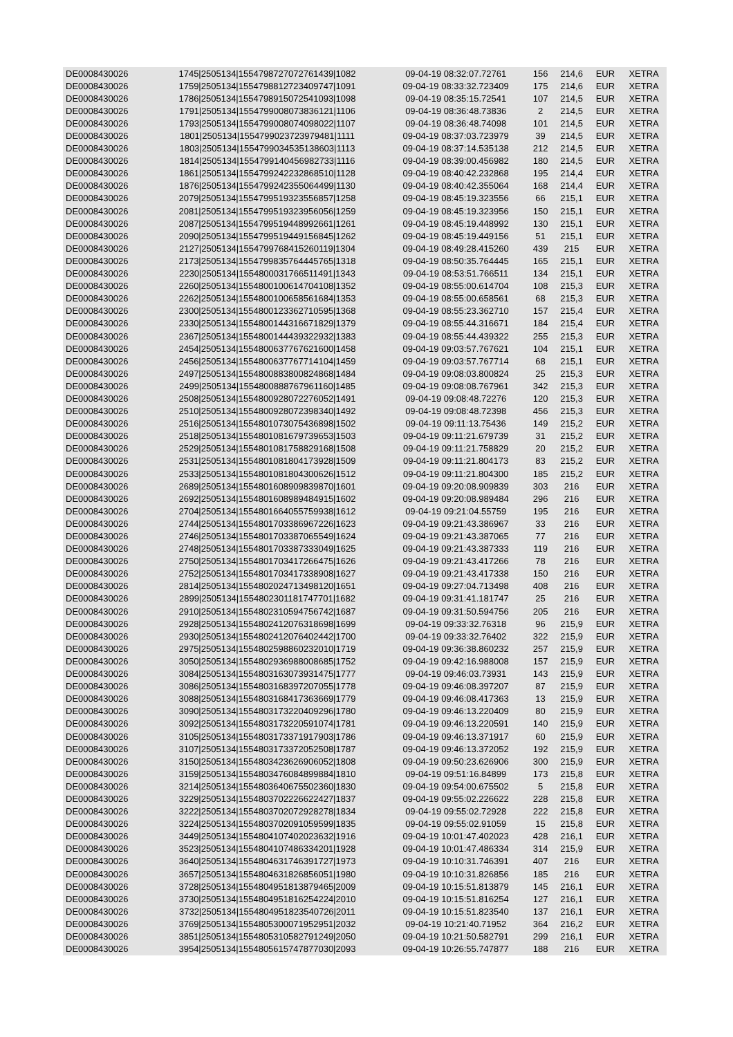| DE0008430026 | 1745/2505134/1554798727072761439/1082 | 09-04-19 08:32:07.72761 | 156 | 214,6 | EUR | XETRA |
| DE0008430026 | 1759/2505134/1554798812723409747/1091 | 09-04-19 08:33:32.723409 | 175 | 214,6 | EUR | XETRA |
| DE0008430026 | 1786/2505134/1554798915072541093/1098 | 09-04-19 08:35:15.72541 | 107 | 214,5 | EUR | XETRA |
| DE0008430026 | 1791/2505134/1554799008073836121/1106 | 09-04-19 08:36:48.73836 | 2 | 214,5 | EUR | XETRA |
| DE0008430026 | 1793/2505134/1554799008074098022/1107 | 09-04-19 08:36:48.74098 | 101 | 214,5 | EUR | XETRA |
| DE0008430026 | 1801/2505134/1554799023723979481/1111 | 09-04-19 08:37:03.723979 | 39 | 214,5 | EUR | XETRA |
| DE0008430026 | 1803/2505134/1554799034535138603/1113 | 09-04-19 08:37:14.535138 | 212 | 214,5 | EUR | XETRA |
| DE0008430026 | 1814/2505134/1554799140456982733/1116 | 09-04-19 08:39:00.456982 | 180 | 214,5 | EUR | XETRA |
| DE0008430026 | 1861/2505134/1554799242232868510/1128 | 09-04-19 08:40:42.232868 | 195 | 214,4 | EUR | XETRA |
| DE0008430026 | 1876/2505134/1554799242355064499/1130 | 09-04-19 08:40:42.355064 | 168 | 214,4 | EUR | XETRA |
| DE0008430026 | 2079/2505134/1554799519323556857/1258 | 09-04-19 08:45:19.323556 | 66 | 215,1 | EUR | XETRA |
| DE0008430026 | 2081/2505134/1554799519323956056/1259 | 09-04-19 08:45:19.323956 | 150 | 215,1 | EUR | XETRA |
| DE0008430026 | 2087/2505134/1554799519448992661/1261 | 09-04-19 08:45:19.448992 | 130 | 215,1 | EUR | XETRA |
| DE0008430026 | 2090/2505134/1554799519449156845/1262 | 09-04-19 08:45:19.449156 | 51 | 215,1 | EUR | XETRA |
| DE0008430026 | 2127/2505134/1554799768415260119/1304 | 09-04-19 08:49:28.415260 | 439 | 215 | EUR | XETRA |
| DE0008430026 | 2173/2505134/1554799835764445765/1318 | 09-04-19 08:50:35.764445 | 165 | 215,1 | EUR | XETRA |
| DE0008430026 | 2230/2505134/1554800031766511491/1343 | 09-04-19 08:53:51.766511 | 134 | 215,1 | EUR | XETRA |
| DE0008430026 | 2260/2505134/1554800100614704108/1352 | 09-04-19 08:55:00.614704 | 108 | 215,3 | EUR | XETRA |
| DE0008430026 | 2262/2505134/1554800100658561684/1353 | 09-04-19 08:55:00.658561 | 68 | 215,3 | EUR | XETRA |
| DE0008430026 | 2300/2505134/1554800123362710595/1368 | 09-04-19 08:55:23.362710 | 157 | 215,4 | EUR | XETRA |
| DE0008430026 | 2330/2505134/1554800144316671829/1379 | 09-04-19 08:55:44.316671 | 184 | 215,4 | EUR | XETRA |
| DE0008430026 | 2367/2505134/1554800144439322932/1383 | 09-04-19 08:55:44.439322 | 255 | 215,3 | EUR | XETRA |
| DE0008430026 | 2454/2505134/1554800637767621600/1458 | 09-04-19 09:03:57.767621 | 104 | 215,1 | EUR | XETRA |
| DE0008430026 | 2456/2505134/1554800637767714104/1459 | 09-04-19 09:03:57.767714 | 68 | 215,1 | EUR | XETRA |
| DE0008430026 | 2497/2505134/1554800883800824868/1484 | 09-04-19 09:08:03.800824 | 25 | 215,3 | EUR | XETRA |
| DE0008430026 | 2499/2505134/1554800888767961160/1485 | 09-04-19 09:08:08.767961 | 342 | 215,3 | EUR | XETRA |
| DE0008430026 | 2508/2505134/1554800928072276052/1491 | 09-04-19 09:08:48.72276 | 120 | 215,3 | EUR | XETRA |
| DE0008430026 | 2510/2505134/1554800928072398340/1492 | 09-04-19 09:08:48.72398 | 456 | 215,3 | EUR | XETRA |
| DE0008430026 | 2516/2505134/1554801073075436898/1502 | 09-04-19 09:11:13.75436 | 149 | 215,2 | EUR | XETRA |
| DE0008430026 | 2518/2505134/1554801081679739653/1503 | 09-04-19 09:11:21.679739 | 31 | 215,2 | EUR | XETRA |
| DE0008430026 | 2529/2505134/1554801081758829168/1508 | 09-04-19 09:11:21.758829 | 20 | 215,2 | EUR | XETRA |
| DE0008430026 | 2531/2505134/1554801081804173928/1509 | 09-04-19 09:11:21.804173 | 83 | 215,2 | EUR | XETRA |
| DE0008430026 | 2533/2505134/1554801081804300626/1512 | 09-04-19 09:11:21.804300 | 185 | 215,2 | EUR | XETRA |
| DE0008430026 | 2689/2505134/1554801608909839870/1601 | 09-04-19 09:20:08.909839 | 303 | 216 | EUR | XETRA |
| DE0008430026 | 2692/2505134/1554801608989484915/1602 | 09-04-19 09:20:08.989484 | 296 | 216 | EUR | XETRA |
| DE0008430026 | 2704/2505134/1554801664055759938/1612 | 09-04-19 09:21:04.55759 | 195 | 216 | EUR | XETRA |
| DE0008430026 | 2744/2505134/1554801703386967226/1623 | 09-04-19 09:21:43.386967 | 33 | 216 | EUR | XETRA |
| DE0008430026 | 2746/2505134/1554801703387065549/1624 | 09-04-19 09:21:43.387065 | 77 | 216 | EUR | XETRA |
| DE0008430026 | 2748/2505134/1554801703387333049/1625 | 09-04-19 09:21:43.387333 | 119 | 216 | EUR | XETRA |
| DE0008430026 | 2750/2505134/1554801703417266475/1626 | 09-04-19 09:21:43.417266 | 78 | 216 | EUR | XETRA |
| DE0008430026 | 2752/2505134/1554801703417338908/1627 | 09-04-19 09:21:43.417338 | 150 | 216 | EUR | XETRA |
| DE0008430026 | 2814/2505134/1554802024713498120/1651 | 09-04-19 09:27:04.713498 | 408 | 216 | EUR | XETRA |
| DE0008430026 | 2899/2505134/1554802301181747701/1682 | 09-04-19 09:31:41.181747 | 25 | 216 | EUR | XETRA |
| DE0008430026 | 2910/2505134/1554802310594756742/1687 | 09-04-19 09:31:50.594756 | 205 | 216 | EUR | XETRA |
| DE0008430026 | 2928/2505134/1554802412076318698/1699 | 09-04-19 09:33:32.76318 | 96 | 215,9 | EUR | XETRA |
| DE0008430026 | 2930/2505134/1554802412076402442/1700 | 09-04-19 09:33:32.76402 | 322 | 215,9 | EUR | XETRA |
| DE0008430026 | 2975/2505134/1554802598860232010/1719 | 09-04-19 09:36:38.860232 | 257 | 215,9 | EUR | XETRA |
| DE0008430026 | 3050/2505134/1554802936988008685/1752 | 09-04-19 09:42:16.988008 | 157 | 215,9 | EUR | XETRA |
| DE0008430026 | 3084/2505134/1554803163073931475/1777 | 09-04-19 09:46:03.73931 | 143 | 215,9 | EUR | XETRA |
| DE0008430026 | 3086/2505134/1554803168397207055/1778 | 09-04-19 09:46:08.397207 | 87 | 215,9 | EUR | XETRA |
| DE0008430026 | 3088/2505134/1554803168417363669/1779 | 09-04-19 09:46:08.417363 | 13 | 215,9 | EUR | XETRA |
| DE0008430026 | 3090/2505134/1554803173220409296/1780 | 09-04-19 09:46:13.220409 | 80 | 215,9 | EUR | XETRA |
| DE0008430026 | 3092/2505134/1554803173220591074/1781 | 09-04-19 09:46:13.220591 | 140 | 215,9 | EUR | XETRA |
| DE0008430026 | 3105/2505134/1554803173371917903/1786 | 09-04-19 09:46:13.371917 | 60 | 215,9 | EUR | XETRA |
| DE0008430026 | 3107/2505134/1554803173372052508/1787 | 09-04-19 09:46:13.372052 | 192 | 215,9 | EUR | XETRA |
| DE0008430026 | 3150/2505134/1554803423626906052/1808 | 09-04-19 09:50:23.626906 | 300 | 215,9 | EUR | XETRA |
| DE0008430026 | 3159/2505134/1554803476084899884/1810 | 09-04-19 09:51:16.84899 | 173 | 215,8 | EUR | XETRA |
| DE0008430026 | 3214/2505134/1554803640675502360/1830 | 09-04-19 09:54:00.675502 | 5 | 215,8 | EUR | XETRA |
| DE0008430026 | 3229/2505134/1554803702226622427/1837 | 09-04-19 09:55:02.226622 | 228 | 215,8 | EUR | XETRA |
| DE0008430026 | 3222/2505134/1554803702072928278/1834 | 09-04-19 09:55:02.72928 | 222 | 215,8 | EUR | XETRA |
| DE0008430026 | 3224/2505134/1554803702091059599/1835 | 09-04-19 09:55:02.91059 | 15 | 215,8 | EUR | XETRA |
| DE0008430026 | 3449/2505134/1554804107402023632/1916 | 09-04-19 10:01:47.402023 | 428 | 216,1 | EUR | XETRA |
| DE0008430026 | 3523/2505134/1554804107486334201/1928 | 09-04-19 10:01:47.486334 | 314 | 215,9 | EUR | XETRA |
| DE0008430026 | 3640/2505134/1554804631746391727/1973 | 09-04-19 10:10:31.746391 | 407 | 216 | EUR | XETRA |
| DE0008430026 | 3657/2505134/1554804631826856051/1980 | 09-04-19 10:10:31.826856 | 185 | 216 | EUR | XETRA |
| DE0008430026 | 3728/2505134/1554804951813879465/2009 | 09-04-19 10:15:51.813879 | 145 | 216,1 | EUR | XETRA |
| DE0008430026 | 3730/2505134/1554804951816254224/2010 | 09-04-19 10:15:51.816254 | 127 | 216,1 | EUR | XETRA |
| DE0008430026 | 3732/2505134/1554804951823540726/2011 | 09-04-19 10:15:51.823540 | 137 | 216,1 | EUR | XETRA |
| DE0008430026 | 3769/2505134/1554805300071952951/2032 | 09-04-19 10:21:40.71952 | 364 | 216,2 | EUR | XETRA |
| DE0008430026 | 3851/2505134/1554805310582791249/2050 | 09-04-19 10:21:50.582791 | 299 | 216,1 | EUR | XETRA |
| DE0008430026 | 3954/2505134/1554805615747877030/2093 | 09-04-19 10:26:55.747877 | 188 | 216 | EUR | XETRA |